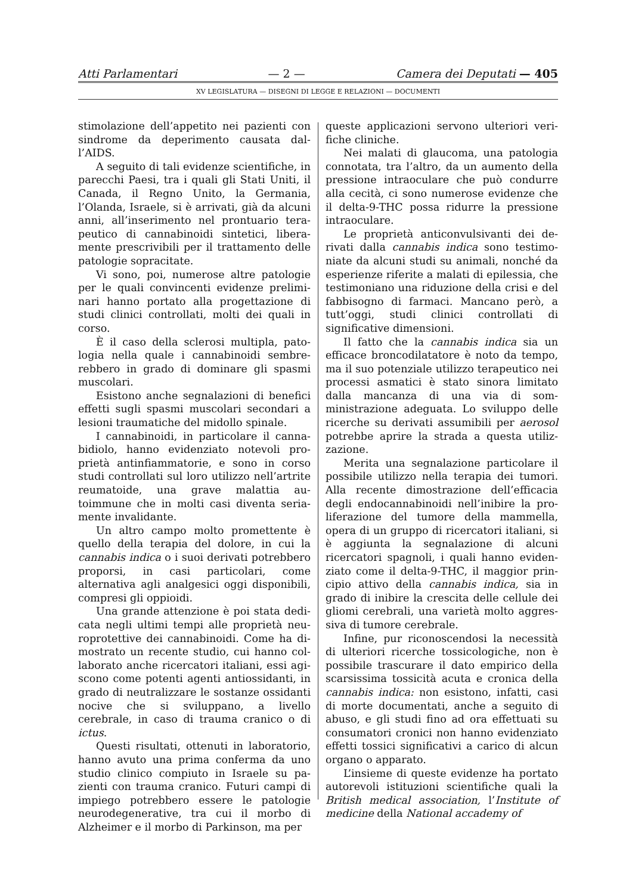Atti Parlamentari — 2 — Camera dei Deputati — 405
XV LEGISLATURA — DISEGNI DI LEGGE E RELAZIONI — DOCUMENTI
stimolazione dell’appetito nei pazienti con sindrome da deperimento causata dal­l’AIDS.
A seguito di tali evidenze scientifiche, in parecchi Paesi, tra i quali gli Stati Uniti, il Canada, il Regno Unito, la Germania, l’Olanda, Israele, si è arrivati, già da alcuni anni, all’inserimento nel prontuario tera­peutico di cannabinoidi sintetici, libera­mente prescrivibili per il trattamento delle patologie sopracitate.
Vi sono, poi, numerose altre patologie per le quali convincenti evidenze prelimi­nari hanno portato alla progettazione di studi clinici controllati, molti dei quali in corso.
È il caso della sclerosi multipla, pato­logia nella quale i cannabinoidi sembre­rebbero in grado di dominare gli spasmi muscolari.
Esistono anche segnalazioni di benefici effetti sugli spasmi muscolari secondari a lesioni traumatiche del midollo spinale.
I cannabinoidi, in particolare il canna­bidiolo, hanno evidenziato notevoli pro­prietà antinfiammatorie, e sono in corso studi controllati sul loro utilizzo nell’ar­trite reumatoide, una grave malattia au­toimmune che in molti casi diventa seria­mente invalidante.
Un altro campo molto promettente è quello della terapia del dolore, in cui la cannabis indica o i suoi derivati potreb­bero proporsi, in casi particolari, come alternativa agli analgesici oggi disponibili, compresi gli oppioidi.
Una grande attenzione è poi stata dedi­cata negli ultimi tempi alle proprietà neu­roprotettive dei cannabinoidi. Come ha di­mostrato un recente studio, cui hanno col­laborato anche ricercatori italiani, essi agi­scono come potenti agenti antiossidanti, in grado di neutralizzare le sostanze ossidanti nocive che si sviluppano, a livello cerebrale, in caso di trauma cranico o di ictus.
Questi risultati, ottenuti in laboratorio, hanno avuto una prima conferma da uno studio clinico compiuto in Israele su pa­zienti con trauma cranico. Futuri campi di impiego potrebbero essere le patologie neurodegenerative, tra cui il morbo di Alzheimer e il morbo di Parkinson, ma per
queste applicazioni servono ulteriori veri­fiche cliniche.
Nei malati di glaucoma, una patologia connotata, tra l’altro, da un aumento della pressione intraoculare che può condurre alla cecità, ci sono numerose evidenze che il delta-9-THC possa ridurre la pressione intraoculare.
Le proprietà anticonvulsivanti dei de­rivati dalla cannabis indica sono testimo­niate da alcuni studi su animali, nonché da esperienze riferite a malati di epilessia, che testimoniano una riduzione della crisi e del fabbisogno di farmaci. Mancano però, a tutt’oggi, studi clinici controllati di significative dimensioni.
Il fatto che la cannabis indica sia un efficace broncodilatatore è noto da tempo, ma il suo potenziale utilizzo terapeutico nei processi asmatici è stato sinora limi­tato dalla mancanza di una via di som­ministrazione adeguata. Lo sviluppo delle ricerche su derivati assumibili per aerosol potrebbe aprire la strada a questa utiliz­zazione.
Merita una segnalazione particolare il possibile utilizzo nella terapia dei tumori. Alla recente dimostrazione dell’efficacia degli endocannabinoidi nell’inibire la pro­liferazione del tumore della mammella, opera di un gruppo di ricercatori italiani, si è aggiunta la segnalazione di alcuni ricercatori spagnoli, i quali hanno eviden­ziato come il delta-9-THC, il maggior prin­cipio attivo della cannabis indica, sia in grado di inibire la crescita delle cellule dei gliomi cerebrali, una varietà molto aggres­siva di tumore cerebrale.
Infine, pur riconoscendosi la necessità di ulteriori ricerche tossicologiche, non è possibile trascurare il dato empirico della scarsissima tossicità acuta e cronica della cannabis indica: non esistono, infatti, casi di morte documentati, anche a seguito di abuso, e gli studi fino ad ora effettuati su consumatori cronici non hanno eviden­ziato effetti tossici significativi a carico di alcun organo o apparato.
L’insieme di queste evidenze ha portato autorevoli istituzioni scientifiche quali la British medical association, l’Institute of medicine della National accademy of